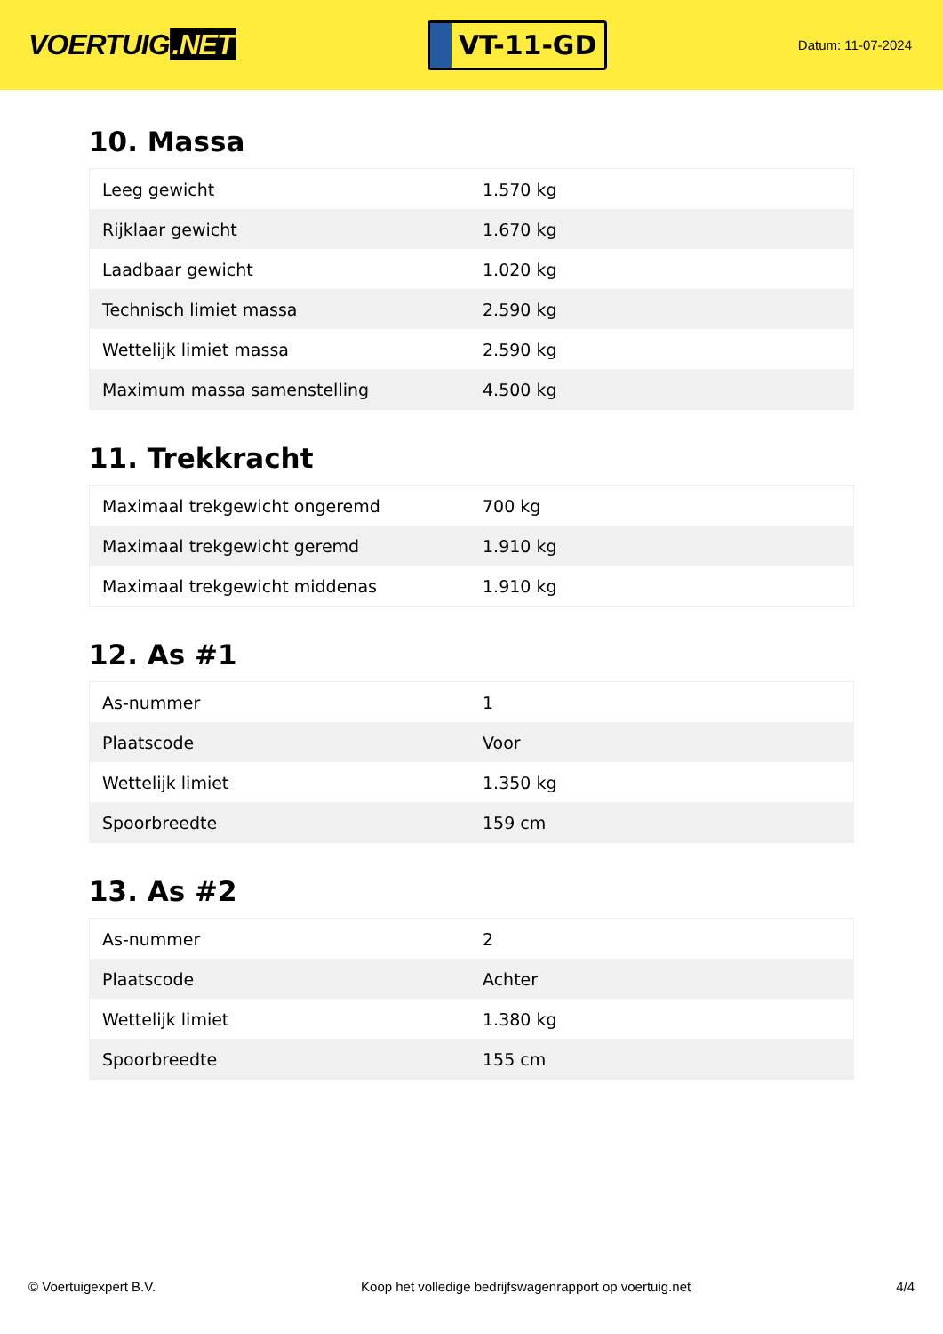VOERTUIG.NET
VT-11-GD
Datum: 11-07-2024
10. Massa
| Leeg gewicht | 1.570 kg |
| Rijklaar gewicht | 1.670 kg |
| Laadbaar gewicht | 1.020 kg |
| Technisch limiet massa | 2.590 kg |
| Wettelijk limiet massa | 2.590 kg |
| Maximum massa samenstelling | 4.500 kg |
11. Trekkracht
| Maximaal trekgewicht ongeremd | 700 kg |
| Maximaal trekgewicht geremd | 1.910 kg |
| Maximaal trekgewicht middenas | 1.910 kg |
12. As #1
| As-nummer | 1 |
| Plaatscode | Voor |
| Wettelijk limiet | 1.350 kg |
| Spoorbreedte | 159 cm |
13. As #2
| As-nummer | 2 |
| Plaatscode | Achter |
| Wettelijk limiet | 1.380 kg |
| Spoorbreedte | 155 cm |
© Voertuigexpert B.V. Koop het volledige bedrijfswagenrapport op voertuig.net 4/4